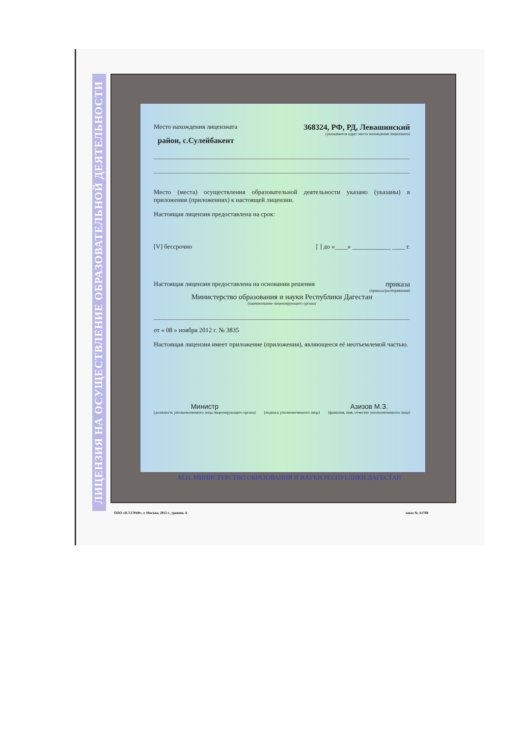ЛИЦЕНЗИЯ НА ОСУЩЕСТВЛЕНИЕ ОБРАЗОВАТЕЛЬНОЙ ДЕЯТЕЛЬНОСТИ
Место нахождения лицензиата 368324, РФ, РД, Левашинский
(указывается адрес места нахождения лицензиата)
район, с.Сулейбакент
Место (места) осуществления образовательной деятельности указано (указаны) в приложении (приложениях) к настоящей лицензии.
Настоящая лицензия предоставлена на срок:
[V] бессрочно [ ] до «____» ____________ ____ г.
Настоящая лицензия предоставлена на основании решения приказа
(приказа/распоряжения)
Министерство образования и науки Республики Дагестан
(наименование лицензирующего органа)
от « 08 » ноября 2012 г. № 3835
Настоящая лицензия имеет приложение (приложения), являющееся её неотъемлемой частью.
Министр
(должность уполномоченного лица лицензирующего органа)
(подпись уполномоченного лица)
Азизов М.З.
(фамилия, имя, отчество уполномоченного лица)
М.П. МИНИСТЕРСТВО ОБРАЗОВАНИЯ И НАУКИ РЕСПУБЛИКИ ДАГЕСТАН
ООО «Н.Т.ГРАФ», г. Москва, 2012 г., уровень А заказ № А1788